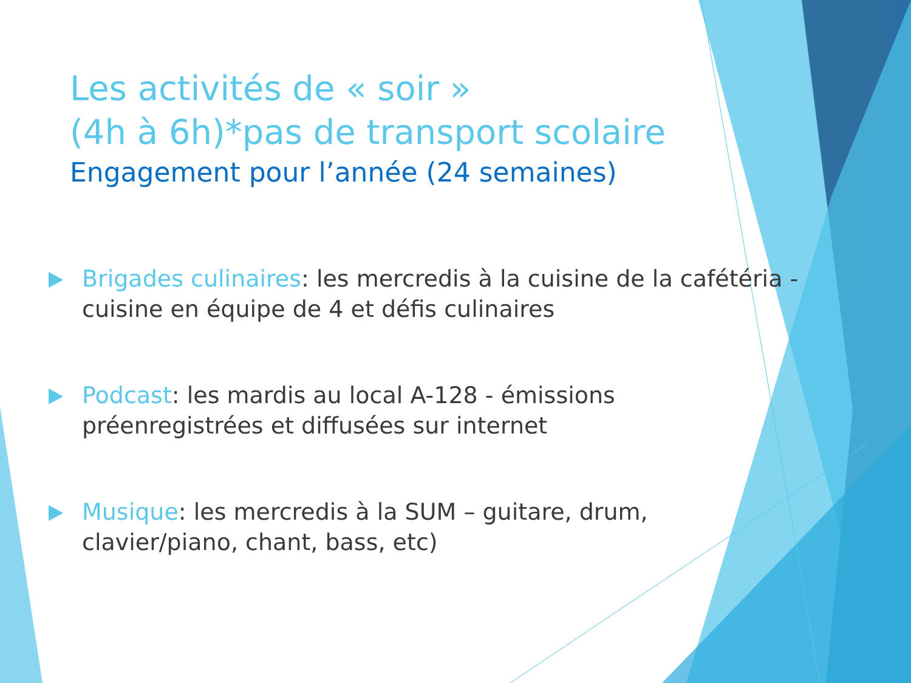Les activités de « soir »
(4h à 6h)*pas de transport scolaire
Engagement pour l’année (24 semaines)
Brigades culinaires: les mercredis à la cuisine de la cafétéria - cuisine en équipe de 4 et défis culinaires
Podcast: les mardis au local A-128 - émissions préenregistrées et diffusées sur internet
Musique: les mercredis à la SUM – guitare, drum, clavier/piano, chant, bass, etc)